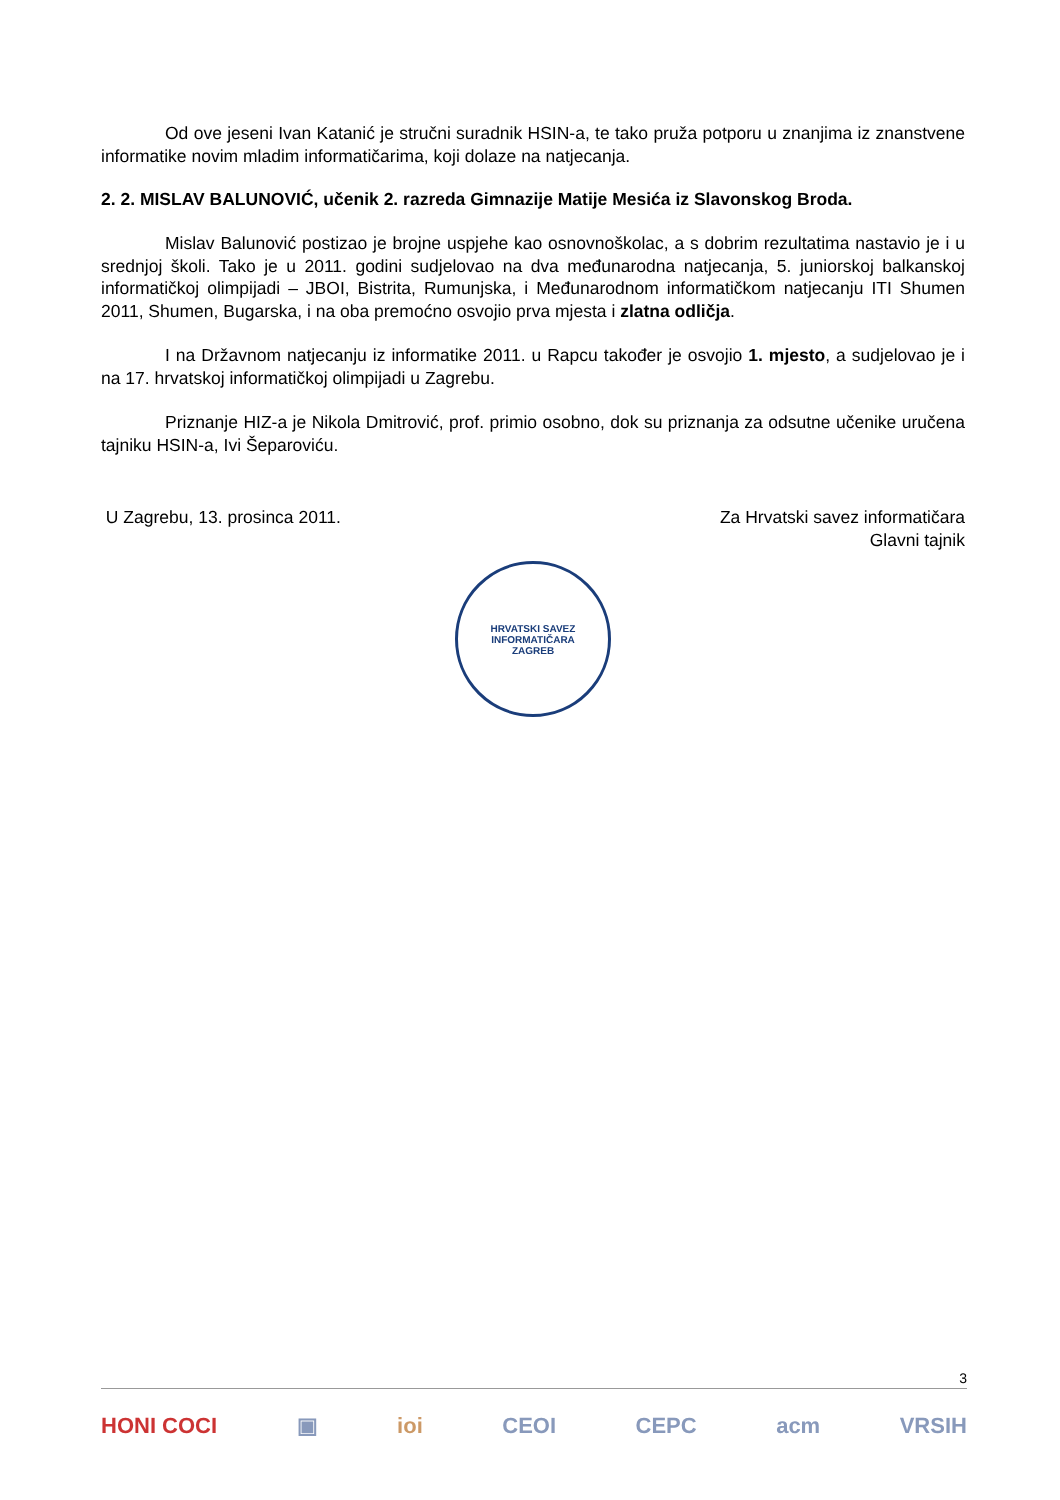Od ove jeseni Ivan Katanić je stručni suradnik HSIN-a, te tako pruža potporu u znanjima iz znanstvene informatike novim mladim informatičarima, koji dolaze na natjecanja.
2. 2. MISLAV BALUNOVIĆ, učenik 2. razreda Gimnazije Matije Mesića iz Slavonskog Broda.
Mislav Balunović postizao je brojne uspjehe kao osnovnoškolac, a s dobrim rezultatima nastavio je i u srednjoj školi. Tako je u 2011. godini sudjelovao na dva međunarodna natjecanja, 5. juniorskoj balkanskoj informatičkoj olimpijadi – JBOI, Bistrita, Rumunjska, i Međunarodnom informatičkom natjecanju ITI Shumen 2011, Shumen, Bugarska, i na oba premoćno osvojio prva mjesta i zlatna odličja.
I na Državnom natjecanju iz informatike 2011. u Rapcu također je osvojio 1. mjesto, a sudjelovao je i na 17. hrvatskoj informatičkoj olimpijadi u Zagrebu.
Priznanje HIZ-a je Nikola Dmitrović, prof. primio osobno, dok su priznanja za odsutne učenike uručena tajniku HSIN-a, Ivi Šeparoviću.
U Zagrebu, 13. prosinca 2011. Za Hrvatski savez informatičara
Glavni tajnik
HRVATSKI SAVEZ INFORMATIČARA
ZAGREB
3
HONI COCI ▣ ioi CEOI CEPC acm VRSIH